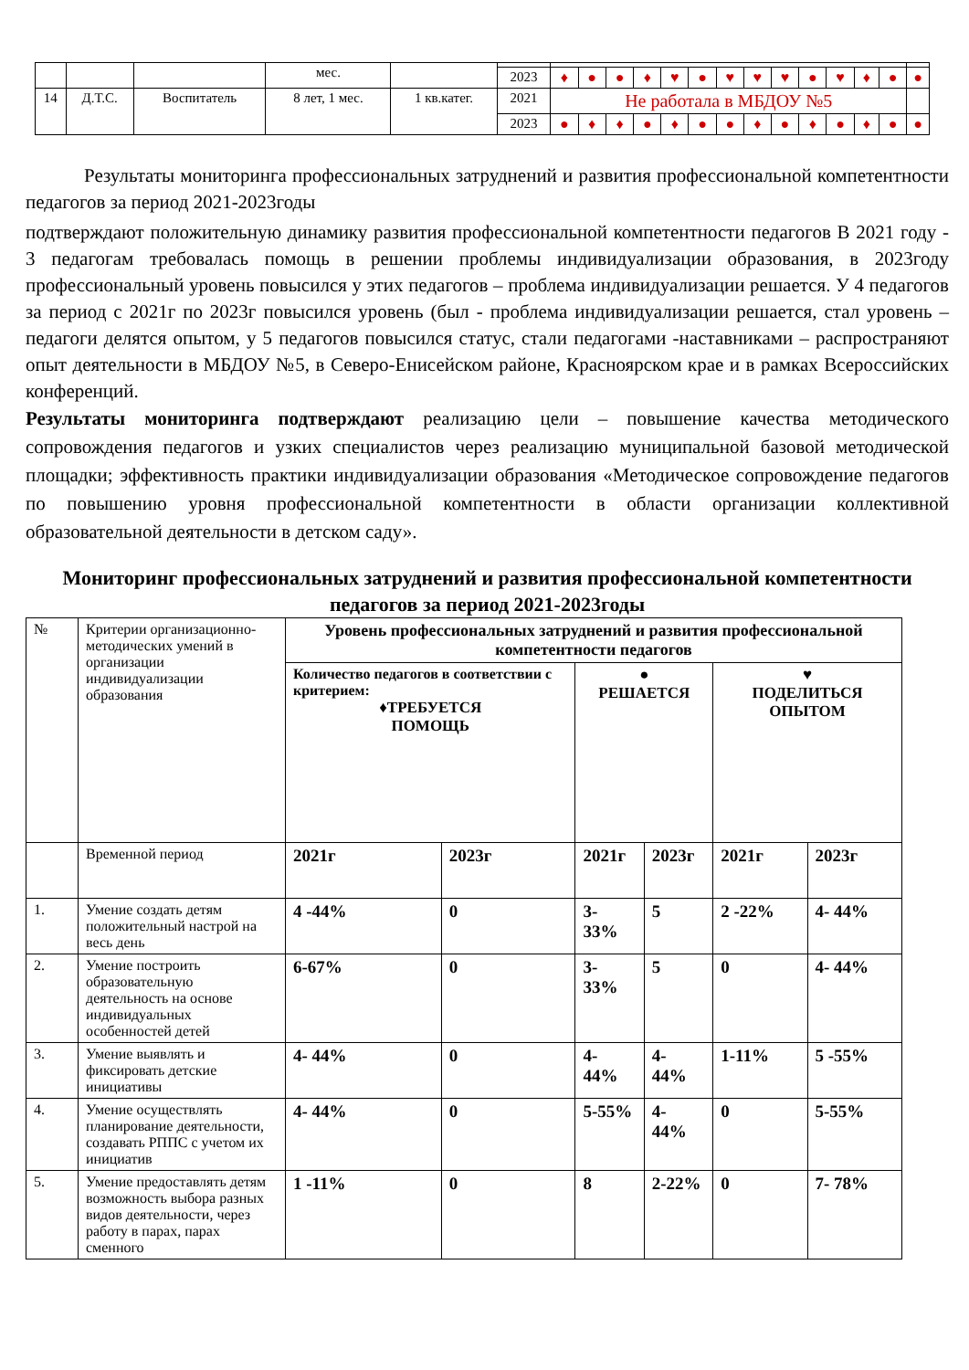| | | | мес. | | | | | | | | | | | | | | | | |
| | | | | | 2023 | ♦ | ● | ● | ♦ | ♥ | ● | ♥ | ♥ | ♥ | ● | ♥ | ♦ | ● | ● |
| 14 | Д.Т.С. | Воспитатель | 8 лет, 1 мес. | 1 кв.катег. | 2021 | Не работала в МБДОУ №5 | | | | | | | | | | | | | |
| | | | | | 2023 | ● | ♦ | ♦ | ● | ♦ | ● | ● | ♦ | ● | ♦ | ● | ♦ | ● | ● |
Результаты мониторинга профессиональных затруднений и развития профессиональной компетентности педагогов за период 2021-2023годы
подтверждают положительную динамику развития профессиональной компетентности педагогов В 2021 году - 3 педагогам требовалась помощь в решении проблемы индивидуализации образования, в 2023году профессиональный уровень повысился у этих педагогов – проблема индивидуализации решается. У 4 педагогов за период с 2021г по 2023г повысился уровень (был - проблема индивидуализации решается, стал уровень – педагоги делятся опытом, у 5 педагогов повысился статус, стали педагогами -наставниками – распространяют опыт деятельности в МБДОУ №5, в Северо-Енисейском районе, Красноярском крае и в рамках Всероссийских конференций.
Результаты мониторинга подтверждают реализацию цели – повышение качества методического сопровождения педагогов и узких специалистов через реализацию муниципальной базовой методической площадки; эффективность практики индивидуализации образования «Методическое сопровождение педагогов по повышению уровня профессиональной компетентности в области организации коллективной образовательной деятельности в детском саду».
Мониторинг профессиональных затруднений и развития профессиональной компетентности педагогов за период 2021-2023годы
| № | Критерии организационно-методических умений в организации индивидуализации образования | Уровень профессиональных затруднений и развития профессиональной компетентности педагогов | | | | | |
| | | Количество педагогов в соответствии с критерием: ♦ТРЕБУЕТСЯ ПОМОЩЬ | | ● РЕШАЕТСЯ | | ♥ ПОДЕЛИТЬСЯ ОПЫТОМ | |
| | Временной период | 2021г | 2023г | 2021г | 2023г | 2021г | 2023г |
| 1. | Умение создать детям положительный настрой на весь день | 4 -44% | 0 | 3- 33% | 5 | 2 -22% | 4- 44% |
| 2. | Умение построить образовательную деятельность на основе индивидуальных особенностей детей | 6-67% | 0 | 3- 33% | 5 | 0 | 4- 44% |
| 3. | Умение выявлять и фиксировать детские инициативы | 4- 44% | 0 | 4- 44% | 4- 44% | 1-11% | 5 -55% |
| 4. | Умение осуществлять планирование деятельности, создавать РППС с учетом их инициатив | 4- 44% | 0 | 5-55% | 4- 44% | 0 | 5-55% |
| 5. | Умение предоставлять детям возможность выбора разных видов деятельности, через работу в парах, парах сменного | 1 -11% | 0 | 8 | 2-22% | 0 | 7- 78% |